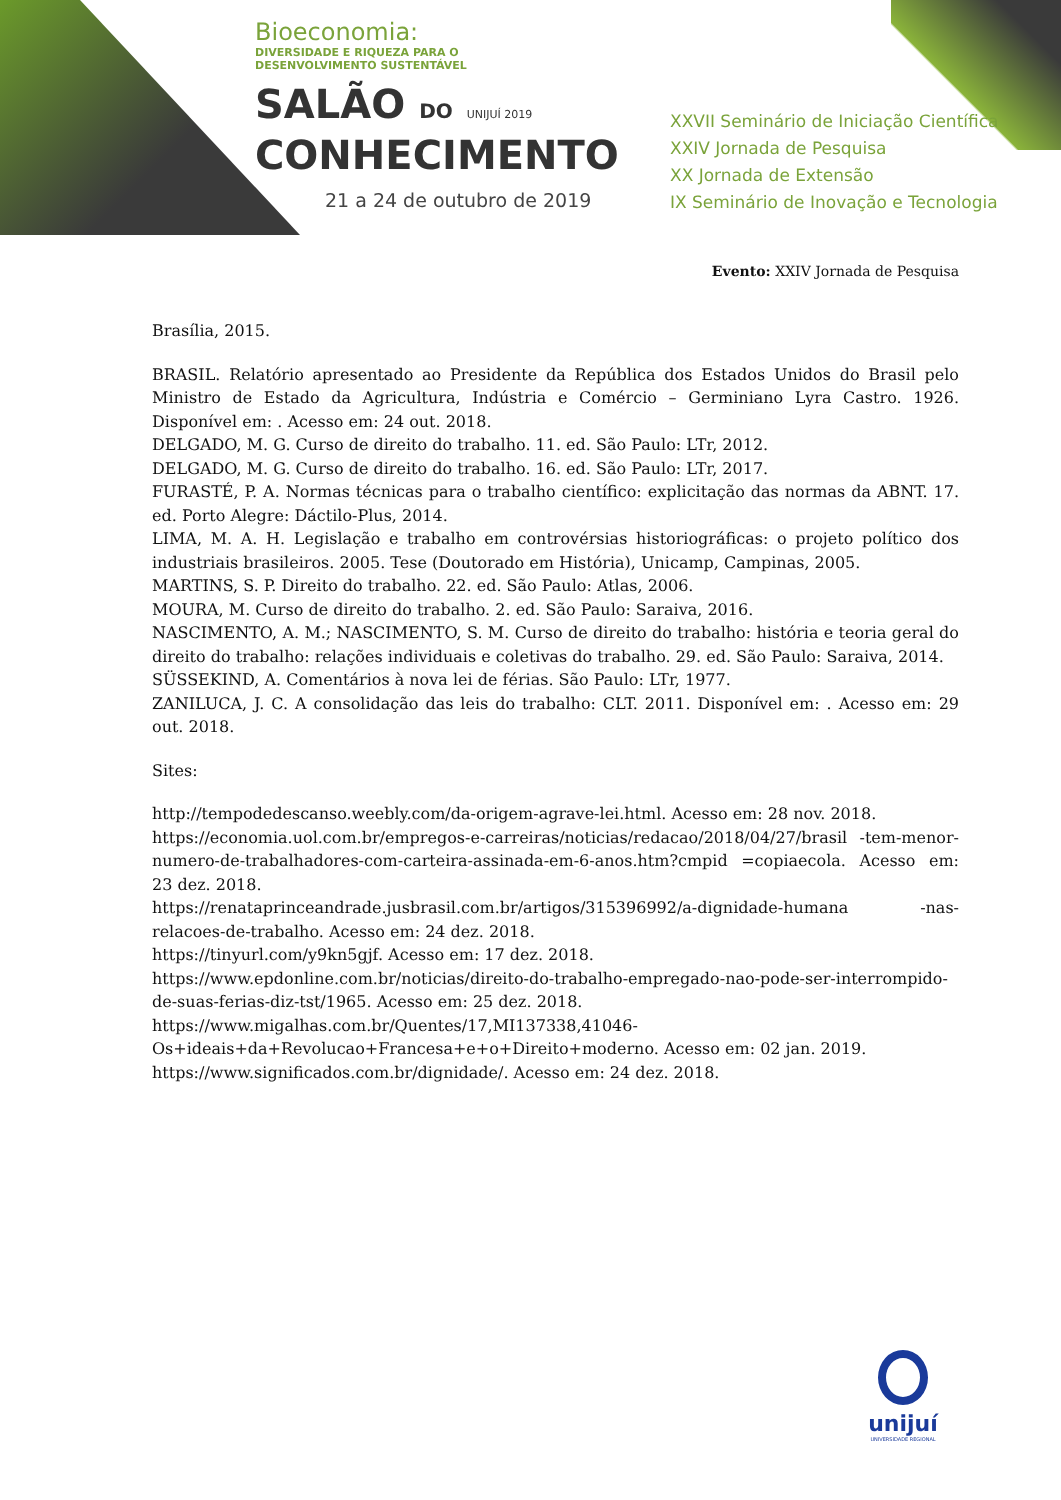Bioeconomia:
DIVERSIDADE E RIQUEZA PARA O
DESENVOLVIMENTO SUSTENTÁVEL
SALÃO DO UNIJUÍ 2019
CONHECIMENTO
21 a 24 de outubro de 2019
XXVII Seminário de Iniciação Científica
XXIV Jornada de Pesquisa
XX Jornada de Extensão
IX Seminário de Inovação e Tecnologia
Evento: XXIV Jornada de Pesquisa
Brasília, 2015.
BRASIL. Relatório apresentado ao Presidente da República dos Estados Unidos do Brasil pelo Ministro de Estado da Agricultura, Indústria e Comércio – Germiniano Lyra Castro. 1926. Disponível em: . Acesso em: 24 out. 2018.
DELGADO, M. G. Curso de direito do trabalho. 11. ed. São Paulo: LTr, 2012.
DELGADO, M. G. Curso de direito do trabalho. 16. ed. São Paulo: LTr, 2017.
FURASTÉ, P. A. Normas técnicas para o trabalho científico: explicitação das normas da ABNT. 17. ed. Porto Alegre: Dáctilo-Plus, 2014.
LIMA, M. A. H. Legislação e trabalho em controvérsias historiográficas: o projeto político dos industriais brasileiros. 2005. Tese (Doutorado em História), Unicamp, Campinas, 2005.
MARTINS, S. P. Direito do trabalho. 22. ed. São Paulo: Atlas, 2006.
MOURA, M. Curso de direito do trabalho. 2. ed. São Paulo: Saraiva, 2016.
NASCIMENTO, A. M.; NASCIMENTO, S. M. Curso de direito do trabalho: história e teoria geral do direito do trabalho: relações individuais e coletivas do trabalho. 29. ed. São Paulo: Saraiva, 2014.
SÜSSEKIND, A. Comentários à nova lei de férias. São Paulo: LTr, 1977.
ZANILUCA, J. C. A consolidação das leis do trabalho: CLT. 2011. Disponível em: . Acesso em: 29 out. 2018.
Sites:
http://tempodedescanso.weebly.com/da-origem-agrave-lei.html. Acesso em: 28 nov. 2018.
https://economia.uol.com.br/empregos-e-carreiras/noticias/redacao/2018/04/27/brasil -tem-menor-numero-de-trabalhadores-com-carteira-assinada-em-6-anos.htm?cmpid =copiaecola. Acesso em: 23 dez. 2018.
https://renataprinceandrade.jusbrasil.com.br/artigos/315396992/a-dignidade-humana -nas-relacoes-de-trabalho. Acesso em: 24 dez. 2018.
https://tinyurl.com/y9kn5gjf. Acesso em: 17 dez. 2018.
https://www.epdonline.com.br/noticias/direito-do-trabalho-empregado-nao-pode-ser-interrompido-de-suas-ferias-diz-tst/1965. Acesso em: 25 dez. 2018.
https://www.migalhas.com.br/Quentes/17,MI137338,41046-Os+ideais+da+Revolucao+Francesa+e+o+Direito+moderno. Acesso em: 02 jan. 2019.
https://www.significados.com.br/dignidade/. Acesso em: 24 dez. 2018.
unijuí
UNIVERSIDADE REGIONAL